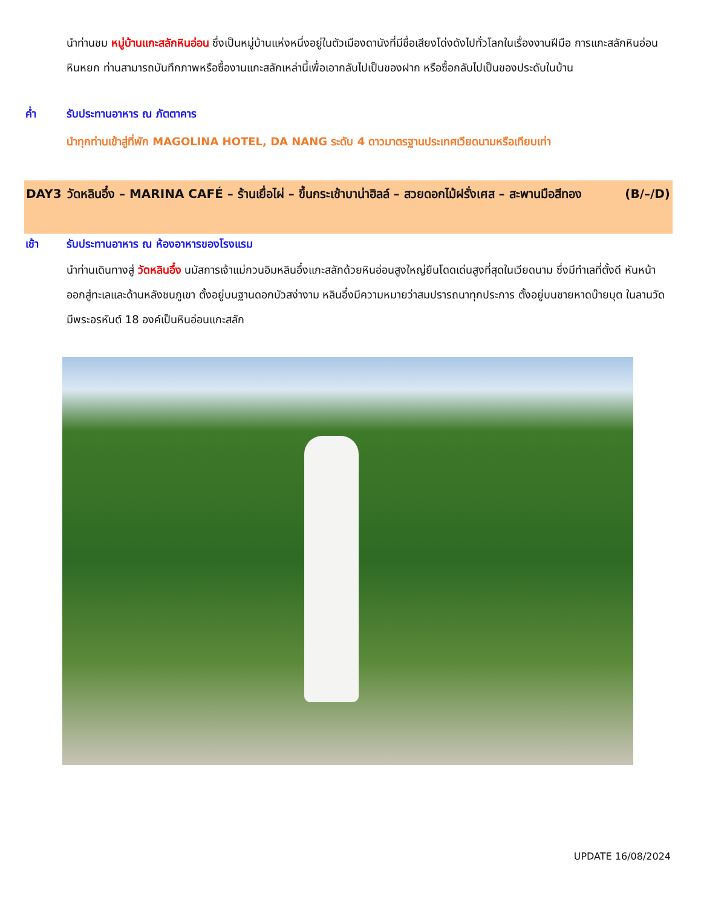นำท่านชม หมู่บ้านแกะสลักหินอ่อน ซึ่งเป็นหมู่บ้านแห่งหนึ่งอยู่ในตัวเมืองดานังที่มีชื่อเสียงโด่งดังไปทั่วโลกในเรื่องงานฝีมือ การแกะสลักหินอ่อน หินหยก ท่านสามารถบันทึกภาพหรือซื้องานแกะสลักเหล่านี้เพื่อเอากลับไปเป็นของฝาก หรือซื้อกลับไปเป็นของประดับในบ้าน
ค่ำ รับประทานอาหาร ณ ภัตตาคาร
นำทุกท่านเข้าสู่ที่พัก MAGOLINA HOTEL, DA NANG ระดับ 4 ดาวมาตรฐานประเทศเวียดนามหรือเทียบเท่า
DAY3 วัดหลินอึ๋ง – MARINA CAFÉ – ร้านเยื่อไผ่ – ขึ้นกระเช้าบาน่าฮิลล์ – สวยดอกไม้ฝรั่งเศส – สะพานมือสีทอง (B/–/D)
เช้า รับประทานอาหาร ณ ห้องอาหารของโรงแรม
นำท่านเดินทางสู่ วัดหลินอึ๋ง นมัสการเจ้าแม่กวนอิมหลินอึ๋งแกะสลักด้วยหินอ่อนสูงใหญ่ยืนโดดเด่นสูงที่สุดในเวียดนาม ซึ่งมีทำเลที่ตั้งดี หันหน้าออกสู่ทะเลและด้านหลังชนภูเขา ตั้งอยู่บนฐานดอกบัวสง่างาม หลินอึ๋งมีความหมายว่าสมปรารถนาทุกประการ ตั้งอยู่บนชายหาดบ๊ายบุต ในลานวัดมีพระอรหันต์ 18 องค์เป็นหินอ่อนแกะสลัก
UPDATE 16/08/2024